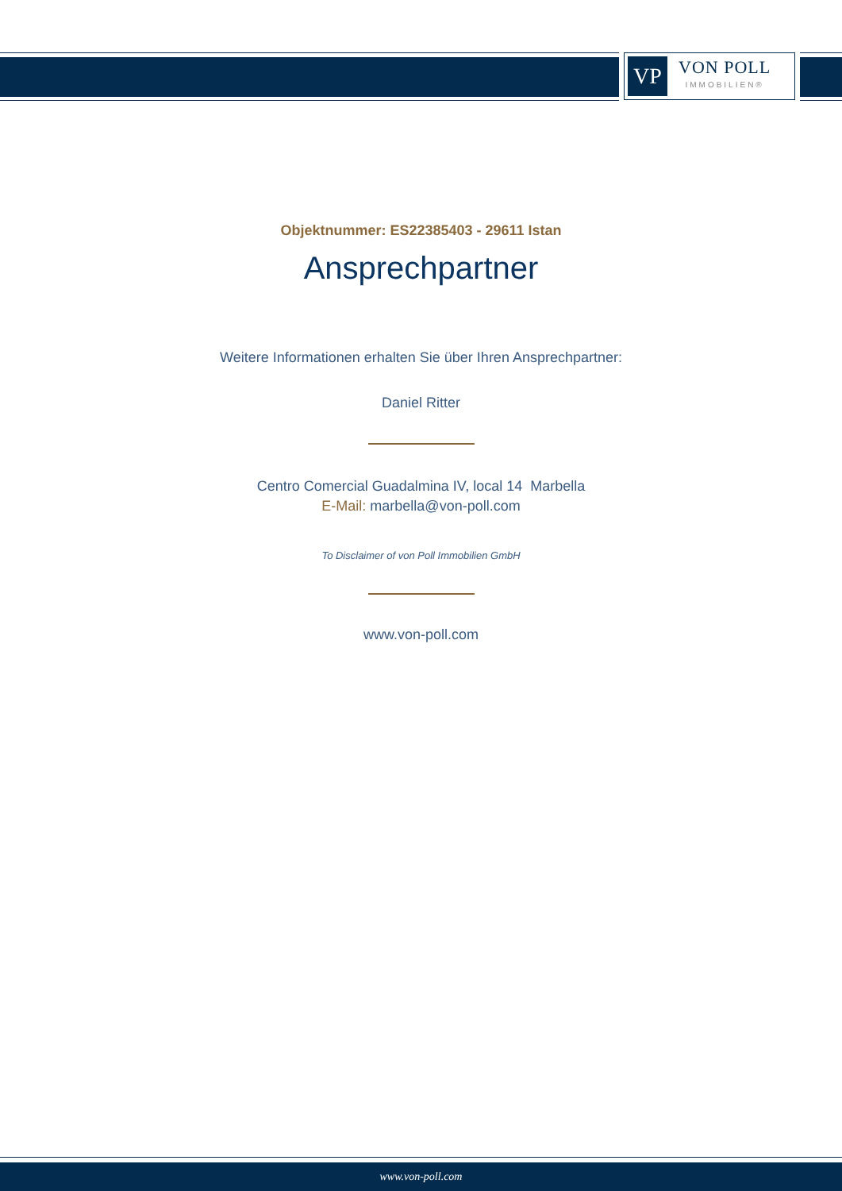VP
VON POLL
IMMOBILIEN®
Objektnummer: ES22385403 - 29611 Istan
Ansprechpartner
Weitere Informationen erhalten Sie über Ihren Ansprechpartner:
Daniel Ritter
Centro Comercial Guadalmina IV, local 14 Marbella
E-Mail: marbella@von-poll.com
To Disclaimer of von Poll Immobilien GmbH
www.von-poll.com
www.von-poll.com